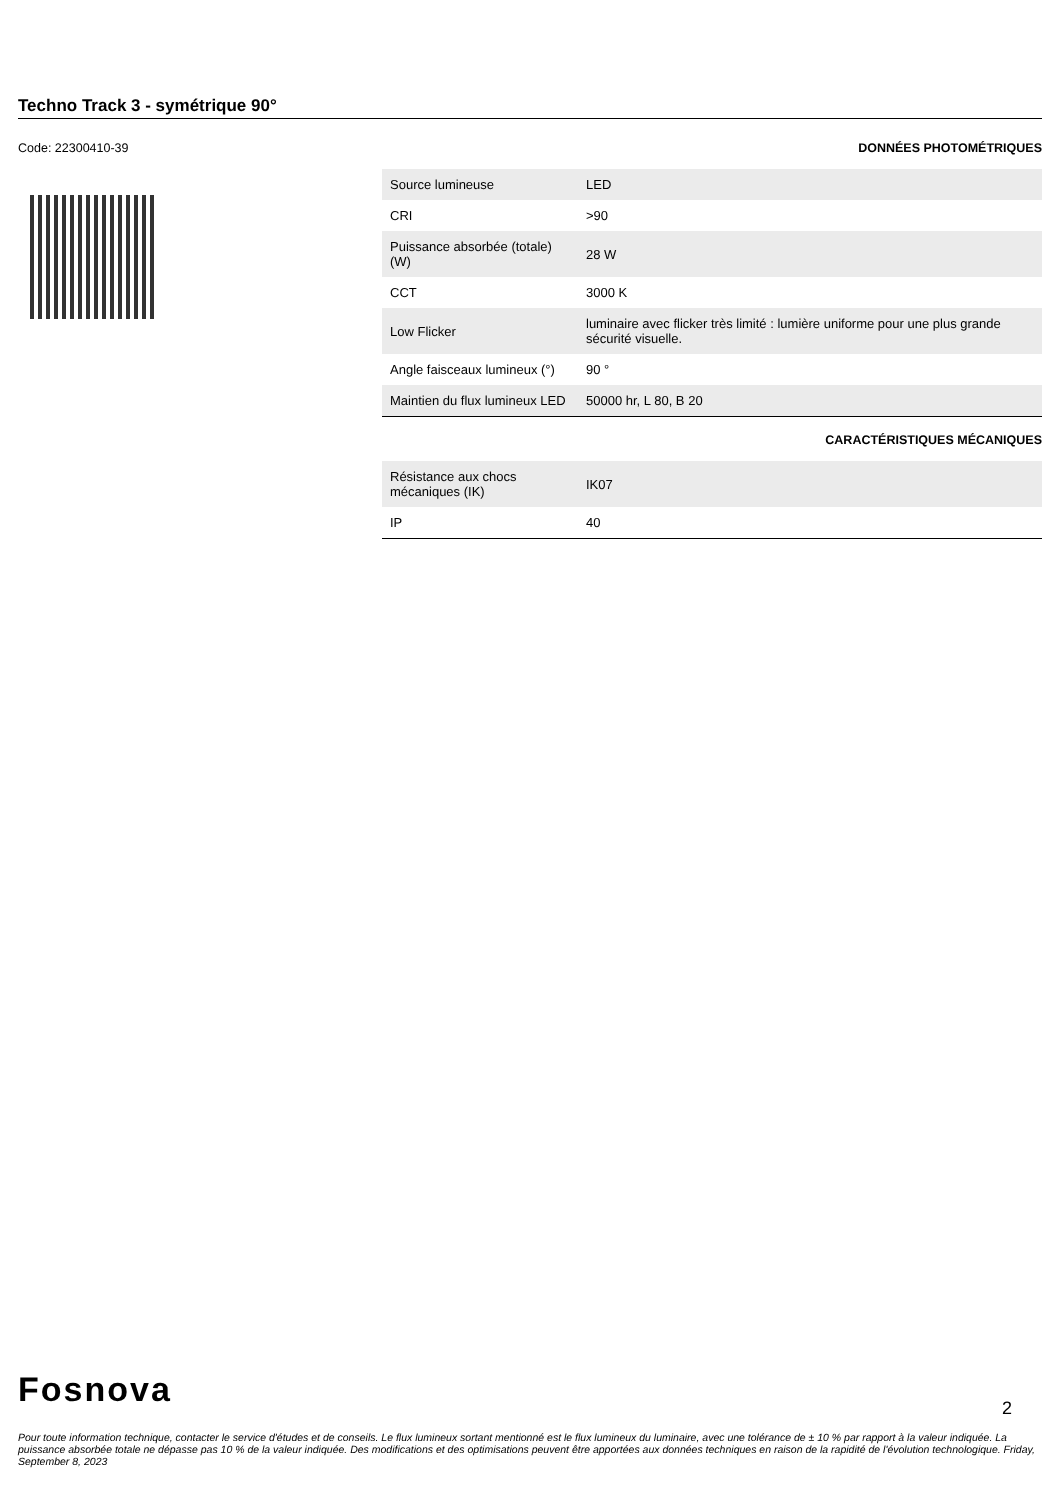Techno Track 3 - symétrique 90°
Code: 22300410-39 DONNÉES PHOTOMÉTRIQUES
| Source lumineuse | LED |
| CRI | >90 |
| Puissance absorbée (totale) (W) | 28 W |
| CCT | 3000 K |
| Low Flicker | luminaire avec flicker très limité : lumière uniforme pour une plus grande sécurité visuelle. |
| Angle faisceaux lumineux (°) | 90 ° |
| Maintien du flux lumineux LED | 50000 hr, L 80, B 20 |
CARACTÉRISTIQUES MÉCANIQUES
| Résistance aux chocs mécaniques (IK) | IK07 |
| IP | 40 |
Fosnova
2
Pour toute information technique, contacter le service d'études et de conseils. Le flux lumineux sortant mentionné est le flux lumineux du luminaire, avec une tolérance de ± 10 % par rapport à la valeur indiquée. La puissance absorbée totale ne dépasse pas 10 % de la valeur indiquée. Des modifications et des optimisations peuvent être apportées aux données techniques en raison de la rapidité de l'évolution technologique. Friday, September 8, 2023